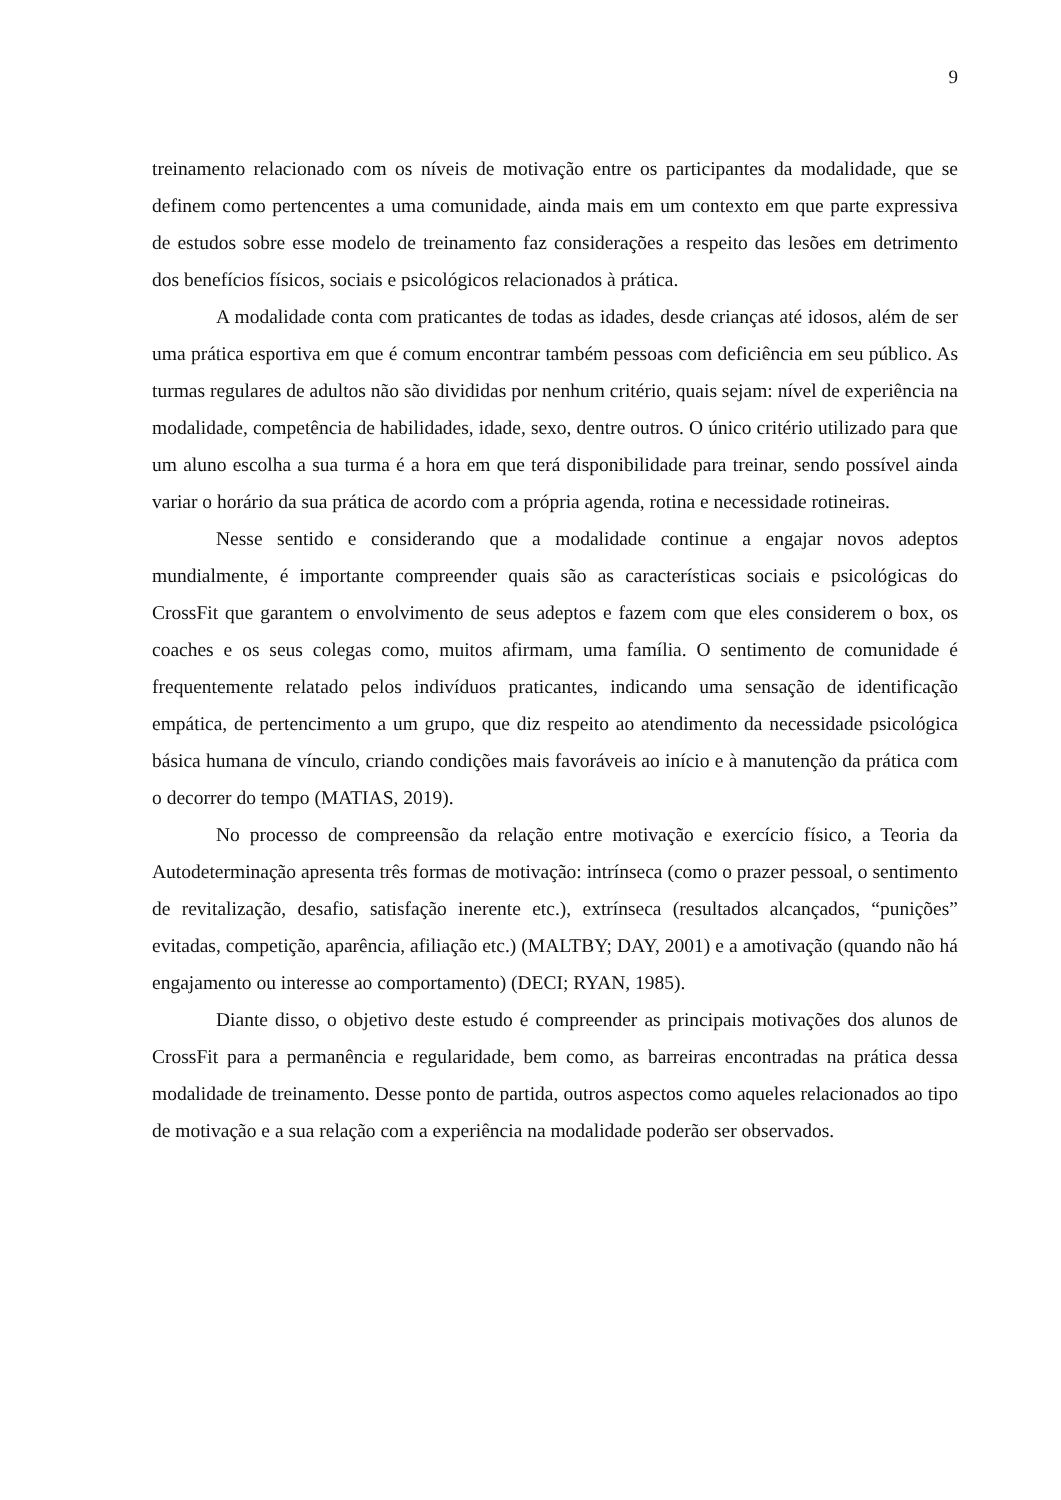9
treinamento relacionado com os níveis de motivação entre os participantes da modalidade, que se definem como pertencentes a uma comunidade, ainda mais em um contexto em que parte expressiva de estudos sobre esse modelo de treinamento faz considerações a respeito das lesões em detrimento dos benefícios físicos, sociais e psicológicos relacionados à prática.
A modalidade conta com praticantes de todas as idades, desde crianças até idosos, além de ser uma prática esportiva em que é comum encontrar também pessoas com deficiência em seu público. As turmas regulares de adultos não são divididas por nenhum critério, quais sejam: nível de experiência na modalidade, competência de habilidades, idade, sexo, dentre outros. O único critério utilizado para que um aluno escolha a sua turma é a hora em que terá disponibilidade para treinar, sendo possível ainda variar o horário da sua prática de acordo com a própria agenda, rotina e necessidade rotineiras.
Nesse sentido e considerando que a modalidade continue a engajar novos adeptos mundialmente, é importante compreender quais são as características sociais e psicológicas do CrossFit que garantem o envolvimento de seus adeptos e fazem com que eles considerem o box, os coaches e os seus colegas como, muitos afirmam, uma família. O sentimento de comunidade é frequentemente relatado pelos indivíduos praticantes, indicando uma sensação de identificação empática, de pertencimento a um grupo, que diz respeito ao atendimento da necessidade psicológica básica humana de vínculo, criando condições mais favoráveis ao início e à manutenção da prática com o decorrer do tempo (MATIAS, 2019).
No processo de compreensão da relação entre motivação e exercício físico, a Teoria da Autodeterminação apresenta três formas de motivação: intrínseca (como o prazer pessoal, o sentimento de revitalização, desafio, satisfação inerente etc.), extrínseca (resultados alcançados, “punições” evitadas, competição, aparência, afiliação etc.) (MALTBY; DAY, 2001) e a amotivação (quando não há engajamento ou interesse ao comportamento) (DECI; RYAN, 1985).
Diante disso, o objetivo deste estudo é compreender as principais motivações dos alunos de CrossFit para a permanência e regularidade, bem como, as barreiras encontradas na prática dessa modalidade de treinamento. Desse ponto de partida, outros aspectos como aqueles relacionados ao tipo de motivação e a sua relação com a experiência na modalidade poderão ser observados.